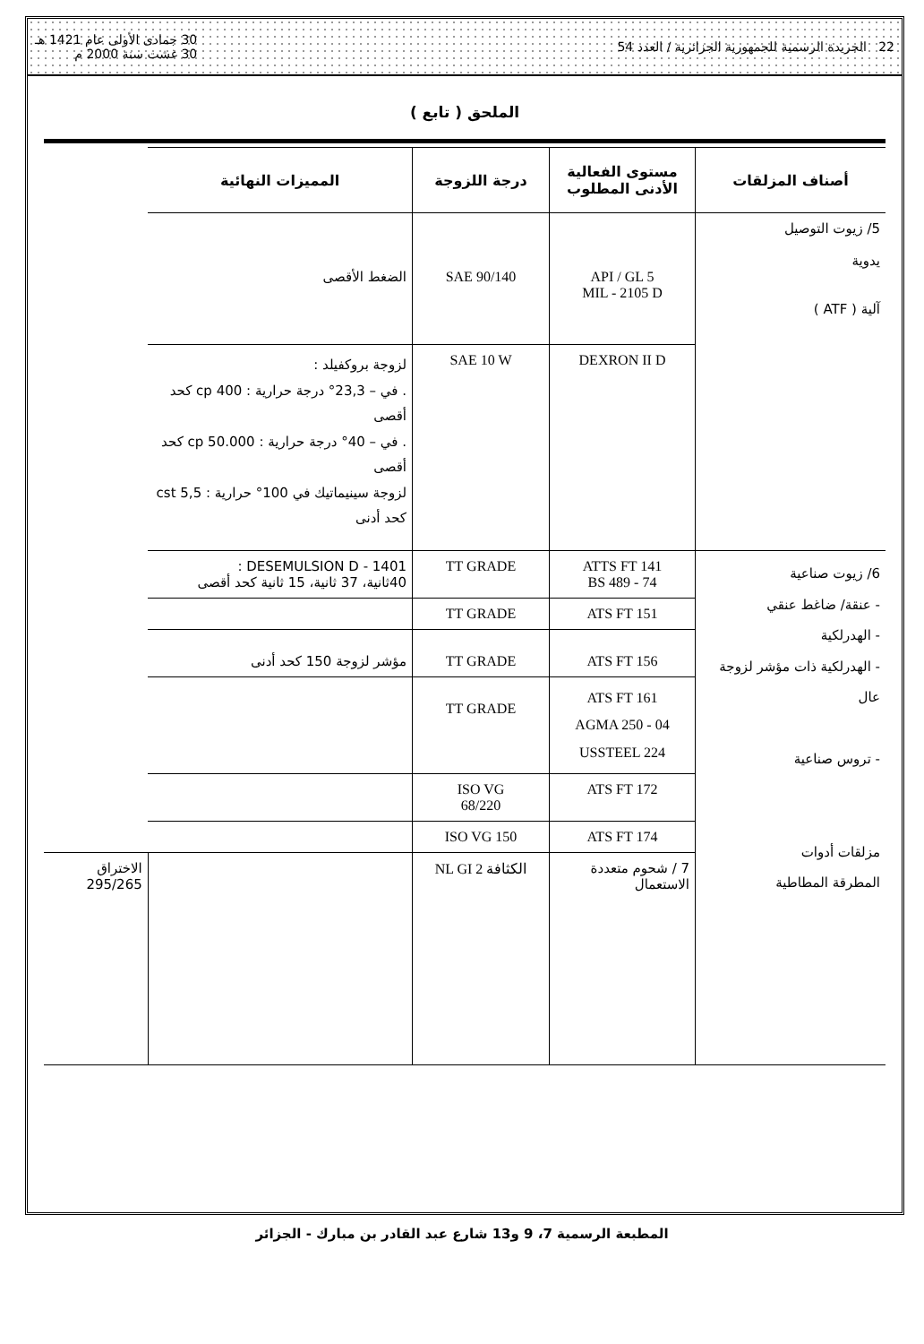22 الجريدة الرسمية للجمهورية الجزائرية / العدد 54 30 جمادى الأولى عام 1421 هـ
30 غشت سنة 2000 م
الملحق ( تابع )
| أصناف المزلقات | مستوى الفعالية الأدنى المطلوب | درجة اللزوجة | المميزات النهائية | |
| --- | --- | --- | --- | --- |
| 5/ زيوت التوصيل يدوية آلية ( ATF ) | API / GL 5 MIL - 2105 D | SAE 90/140 | الضغط الأقصى | |
| | DEXRON II D | SAE 10 W | لزوجة بروكفيلد : . في – 23,3° درجة حرارية : 400 cp كحد أقصى . في – 40° درجة حرارية : 50.000 cp كحد أقصى لزوجة سينيماتيك في 100° حرارية : 5,5 cst كحد أدنى | |
| 6/ زيوت صناعية - عنقة/ ضاغط عنقي - الهدرلكية - الهدرلكية ذات مؤشر لزوجة عال - تروس صناعية مزلقات أدوات المطرقة المطاطية | ATTS FT 141 BS 489 - 74 | TT GRADE | DESEMULSION D - 1401 : 40ثانية، 37 ثانية، 15 ثانية كحد أقصى | |
| | ATS FT 151 | TT GRADE | | |
| | ATS FT 156 | TT GRADE | مؤشر لزوجة 150 كحد أدنى | |
| | ATS FT 161 AGMA 250 - 04 USSTEEL 224 | TT GRADE | | |
| | ATS FT 172 | ISO VG 68/220 | | |
| | ATS FT 174 | ISO VG 150 | | |
| | 7 / شحوم متعددة الاستعمال | الكثافة NL GI 2 | | الاختراق 295/265 |
المطبعة الرسمية 7، 9 و13 شارع عبد القادر بن مبارك - الجزائر